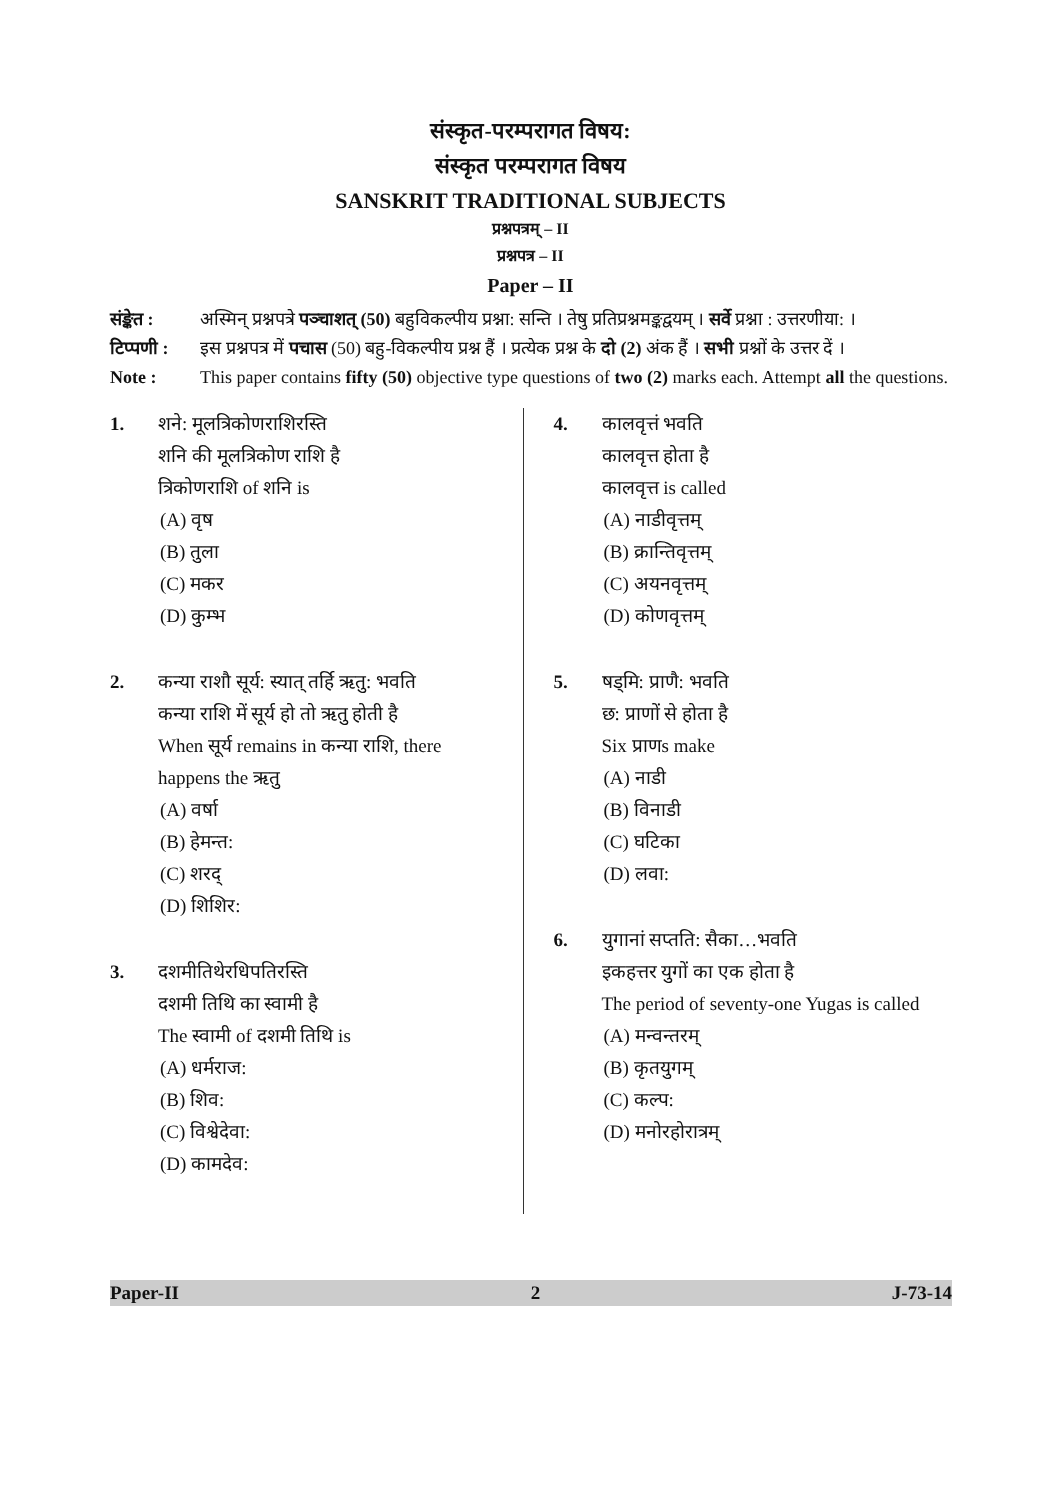संस्कृत-परम्परागत विषय:
संस्कृत परम्परागत विषय
SANSKRIT TRADITIONAL SUBJECTS
प्रश्नपत्रम् – II
प्रश्नपत्र – II
Paper – II
संङ्केत : अस्मिन् प्रश्नपत्रे पञ्चाशत् (50) बहुविकल्पीय प्रश्ना: सन्ति । तेषु प्रतिप्रश्नमङ्कद्वयम् । सर्वे प्रश्ना : उत्तरणीया: ।
टिप्पणी : इस प्रश्नपत्र में पचास (50) बहु-विकल्पीय प्रश्न हैं । प्रत्येक प्रश्न के दो (2) अंक हैं । सभी प्रश्नों के उत्तर दें ।
Note : This paper contains fifty (50) objective type questions of two (2) marks each. Attempt all the questions.
1. शने: मूलत्रिकोणराशिरस्ति
शनि की मूलत्रिकोण राशि है
त्रिकोणराशि of शनि is
(A) वृष
(B) तुला
(C) मकर
(D) कुम्भ
2. कन्या राशौ सूर्य: स्यात् तर्हि ऋतु: भवति
कन्या राशि में सूर्य हो तो ऋतु होती है
When सूर्य remains in कन्या राशि, there happens the ऋतु
(A) वर्षा
(B) हेमन्त:
(C) शरद्
(D) शिशिर:
3. दशमीतिथेरधिपतिरस्ति
दशमी तिथि का स्वामी है
The स्वामी of दशमी तिथि is
(A) धर्मराज:
(B) शिव:
(C) विश्वेदेवा:
(D) कामदेव:
4. कालवृत्तं भवति
कालवृत्त होता है
कालवृत्त is called
(A) नाडीवृत्तम्
(B) क्रान्तिवृत्तम्
(C) अयनवृत्तम्
(D) कोणवृत्तम्
5. षड्मि: प्राणै: भवति
छ: प्राणों से होता है
Six प्राणs make
(A) नाडी
(B) विनाडी
(C) घटिका
(D) लवा:
6. युगानां सप्तति: सैका…भवति
इकहत्तर युगों का एक होता है
The period of seventy-one Yugas is called
(A) मन्वन्तरम्
(B) कृतयुगम्
(C) कल्प:
(D) मनोरहोरात्रम्
Paper-II 2 J-73-14